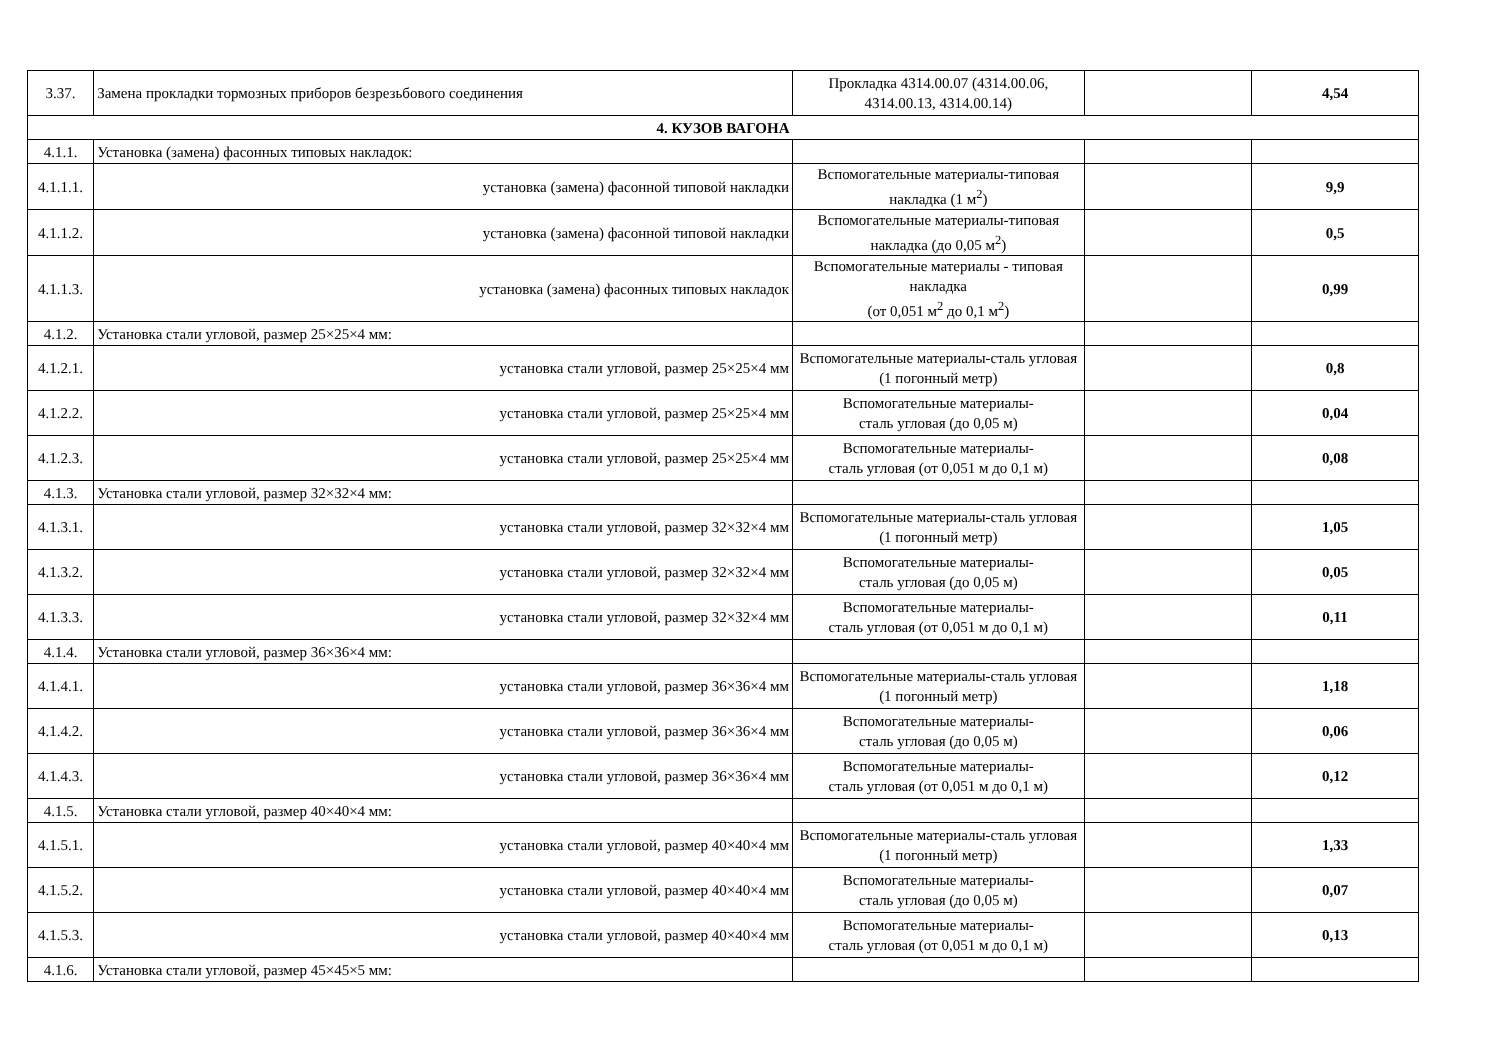| 3.37. | Замена прокладки тормозных приборов безрезьбового соединения | Прокладка 4314.00.07 (4314.00.06, 4314.00.13, 4314.00.14) | | 4,54 |
| 4. КУЗОВ ВАГОНА | | | | |
| 4.1.1. | Установка (замена) фасонных типовых накладок: | | | |
| 4.1.1.1. | установка (замена) фасонной типовой накладки | Вспомогательные материалы-типовая накладка (1 м<sup>2</sup>) | | 9,9 |
| 4.1.1.2. | установка (замена) фасонной типовой накладки | Вспомогательные материалы-типовая накладка (до 0,05 м<sup>2</sup>) | | 0,5 |
| 4.1.1.3. | установка (замена) фасонных типовых накладок | Вспомогательные материалы - типовая накладка (от 0,051 м<sup>2</sup> до 0,1 м<sup>2</sup>) | | 0,99 |
| 4.1.2. | Установка стали угловой, размер 25×25×4 мм: | | | |
| 4.1.2.1. | установка стали угловой, размер 25×25×4 мм | Вспомогательные материалы-сталь угловая (1 погонный метр) | | 0,8 |
| 4.1.2.2. | установка стали угловой, размер 25×25×4 мм | Вспомогательные материалы- сталь угловая (до 0,05 м) | | 0,04 |
| 4.1.2.3. | установка стали угловой, размер 25×25×4 мм | Вспомогательные материалы- сталь угловая (от 0,051 м до 0,1 м) | | 0,08 |
| 4.1.3. | Установка стали угловой, размер 32×32×4 мм: | | | |
| 4.1.3.1. | установка стали угловой, размер 32×32×4 мм | Вспомогательные материалы-сталь угловая (1 погонный метр) | | 1,05 |
| 4.1.3.2. | установка стали угловой, размер 32×32×4 мм | Вспомогательные материалы- сталь угловая (до 0,05 м) | | 0,05 |
| 4.1.3.3. | установка стали угловой, размер 32×32×4 мм | Вспомогательные материалы- сталь угловая (от 0,051 м до 0,1 м) | | 0,11 |
| 4.1.4. | Установка стали угловой, размер 36×36×4 мм: | | | |
| 4.1.4.1. | установка стали угловой, размер 36×36×4 мм | Вспомогательные материалы-сталь угловая (1 погонный метр) | | 1,18 |
| 4.1.4.2. | установка стали угловой, размер 36×36×4 мм | Вспомогательные материалы- сталь угловая (до 0,05 м) | | 0,06 |
| 4.1.4.3. | установка стали угловой, размер 36×36×4 мм | Вспомогательные материалы- сталь угловая (от 0,051 м до 0,1 м) | | 0,12 |
| 4.1.5. | Установка стали угловой, размер 40×40×4 мм: | | | |
| 4.1.5.1. | установка стали угловой, размер 40×40×4 мм | Вспомогательные материалы-сталь угловая (1 погонный метр) | | 1,33 |
| 4.1.5.2. | установка стали угловой, размер 40×40×4 мм | Вспомогательные материалы- сталь угловая (до 0,05 м) | | 0,07 |
| 4.1.5.3. | установка стали угловой, размер 40×40×4 мм | Вспомогательные материалы- сталь угловая (от 0,051 м до 0,1 м) | | 0,13 |
| 4.1.6. | Установка стали угловой, размер 45×45×5 мм: | | | |